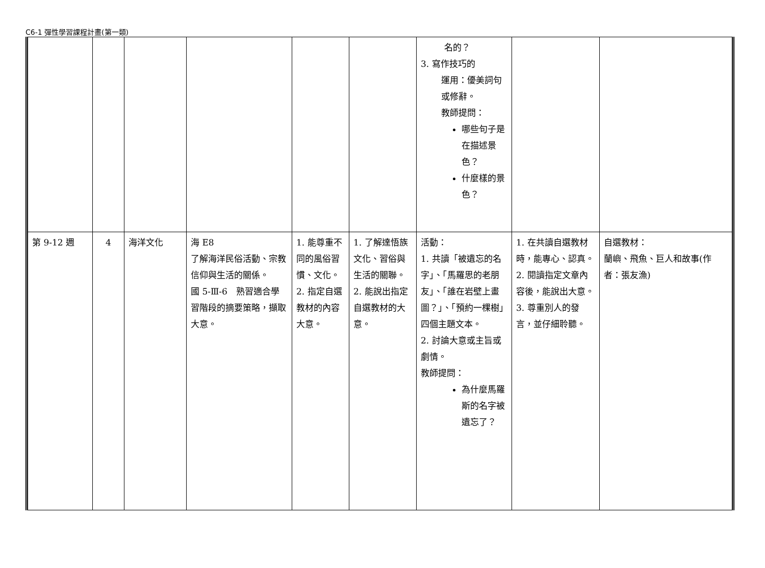C6-1 彈性學習課程計畫(第一類)
| | | | | | | 名的？ 3. 寫作技巧的 運用：優美詞句或修辭。 教師提問： 哪些句子是在描述景色？ 什麼樣的景色？ | | |
| 第 9-12 週 | 4 | 海洋文化 | 海 E8 了解海洋民俗活動、宗教信仰與生活的關係。 國 5-Ⅲ-6 熟習適合學習階段的摘要策略，擷取大意。 | 1. 能尊重不同的風俗習慣、文化。 2. 指定自選教材的內容大意。 | 1. 了解達悟族文化、習俗與生活的關聯。 2. 能說出指定自選教材的大意。 | 活動： 1. 共讀「被遺忘的名字」、「馬羅思的老朋友」、「誰在岩壁上畫圖？」、「預約一棵樹」四個主題文本。 2. 討論大意或主旨或劇情。 教師提問： 為什麼馬羅斯的名字被遺忘了？ | 1. 在共讀自選教材時，能專心、認真。 2. 閱讀指定文章內容後，能說出大意。 3. 尊重別人的發言，並仔細聆聽。 | 自選教材： 蘭嶼、飛魚、巨人和故事(作者：張友漁) |